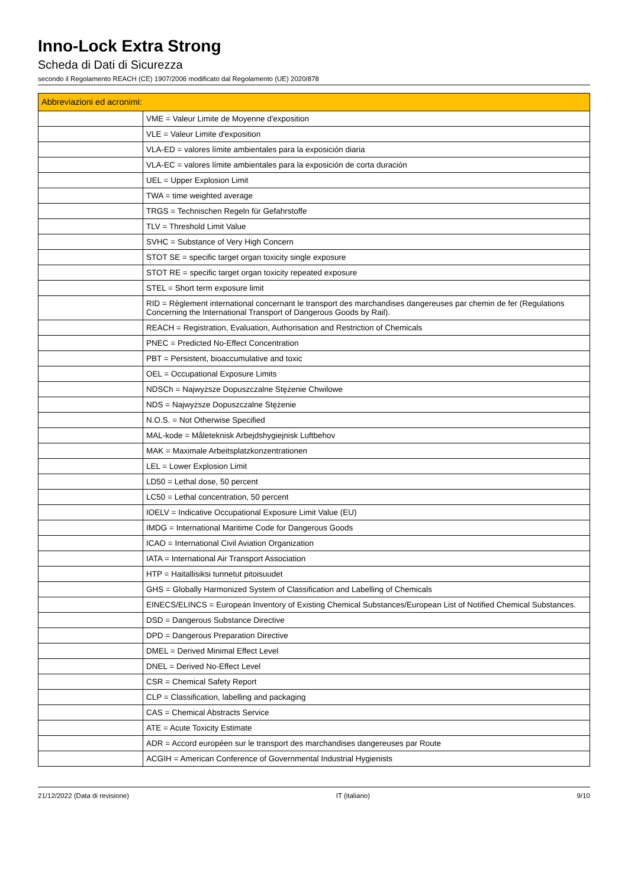Inno-Lock Extra Strong
Scheda di Dati di Sicurezza
secondo il Regolamento REACH (CE) 1907/2006 modificato dal Regolamento (UE) 2020/878
| Abbreviazioni ed acronimi: | |
| --- | --- |
| | VME = Valeur Limite de Moyenne d'exposition |
| | VLE = Valeur Limite d'exposition |
| | VLA-ED = valores límite ambientales para la exposición diaria |
| | VLA-EC = valores límite ambientales para la exposición de corta duración |
| | UEL = Upper Explosion Limit |
| | TWA = time weighted average |
| | TRGS = Technischen Regeln für Gefahrstoffe |
| | TLV = Threshold Limit Value |
| | SVHC = Substance of Very High Concern |
| | STOT SE = specific target organ toxicity single exposure |
| | STOT RE = specific target organ toxicity repeated exposure |
| | STEL = Short term exposure limit |
| | RID = Règlement international concernant le transport des marchandises dangereuses par chemin de fer (Regulations Concerning the International Transport of Dangerous Goods by Rail). |
| | REACH = Registration, Evaluation, Authorisation and Restriction of Chemicals |
| | PNEC = Predicted No-Effect Concentration |
| | PBT = Persistent, bioaccumulative and toxic |
| | OEL = Occupational Exposure Limits |
| | NDSCh = Najwyższe Dopuszczalne Stężenie Chwilowe |
| | NDS = Najwyższe Dopuszczalne Stężenie |
| | N.O.S. = Not Otherwise Specified |
| | MAL-kode = Måleteknisk Arbejdshygiejnisk Luftbehov |
| | MAK = Maximale Arbeitsplatzkonzentrationen |
| | LEL = Lower Explosion Limit |
| | LD50 = Lethal dose, 50 percent |
| | LC50 = Lethal concentration, 50 percent |
| | IOELV = Indicative Occupational Exposure Limit Value (EU) |
| | IMDG = International Maritime Code for Dangerous Goods |
| | ICAO = International Civil Aviation Organization |
| | IATA = International Air Transport Association |
| | HTP = Haitallisiksi tunnetut pitoisuudet |
| | GHS = Globally Harmonized System of Classification and Labelling of Chemicals |
| | EINECS/ELINCS = European Inventory of Existing Chemical Substances/European List of Notified Chemical Substances. |
| | DSD = Dangerous Substance Directive |
| | DPD = Dangerous Preparation Directive |
| | DMEL = Derived Minimal Effect Level |
| | DNEL = Derived No-Effect Level |
| | CSR = Chemical Safety Report |
| | CLP = Classification, labelling and packaging |
| | CAS = Chemical Abstracts Service |
| | ATE = Acute Toxicity Estimate |
| | ADR = Accord européen sur le transport des marchandises dangereuses par Route |
| | ACGIH = American Conference of Governmental Industrial Hygienists |
21/12/2022 (Data di revisione) IT (italiano) 9/10